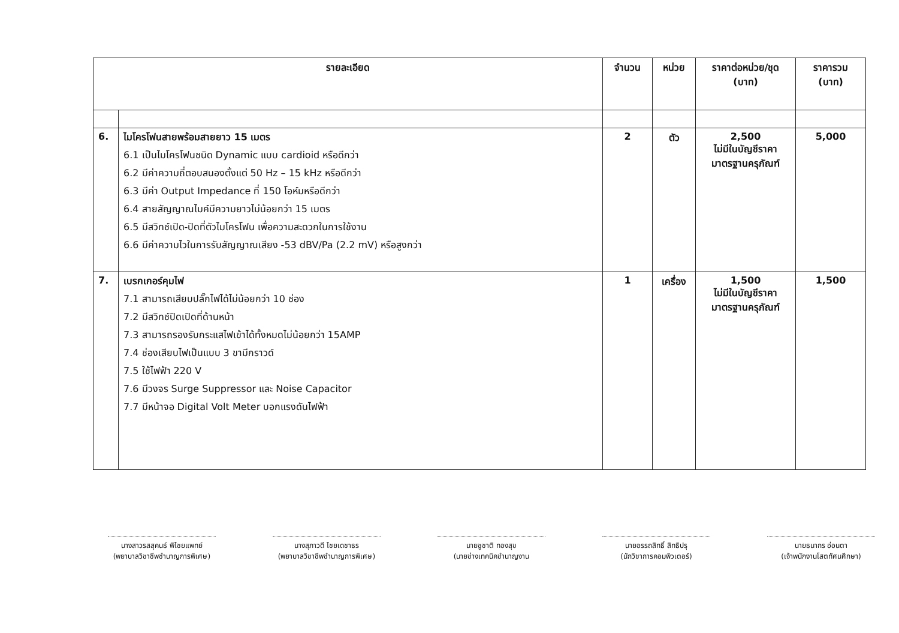| รายละเอียด | | จำนวน | หน่วย | ราคาต่อหน่วย/ชุด (บาท) | ราคารวม (บาท) |
| --- | --- | --- | --- | --- | --- |
| 6. | ไมโครโฟนสายพร้อมสายยาว 15 เมตร 6.1 เป็นไมโครโฟนชนิด Dynamic แบบ cardioid หรือดีกว่า 6.2 มีค่าความถี่ตอบสนองตั้งแต่ 50 Hz – 15 kHz หรือดีกว่า 6.3 มีค่า Output Impedance ที่ 150 โอห์มหรือดีกว่า 6.4 สายสัญญาณไมค์มีความยาวไม่น้อยกว่า 15 เมตร 6.5 มีสวิทช์เปิด-ปิดที่ตัวไมโครโฟน เพื่อความสะดวกในการใช้งาน 6.6 มีค่าความไวในการรับสัญญาณเสียง -53 dBV/Pa (2.2 mV) หรือสูงกว่า | 2 | ตัว | 2,500 ไม่มีในบัญชีราคา มาตรฐานครุภัณฑ์ | 5,000 |
| 7. | เบรกเกอร์คุมไฟ 7.1 สามารถเสียบปลั๊กไฟได้ไม่น้อยกว่า 10 ช่อง 7.2 มีสวิทช์ปิดเปิดที่ด้านหน้า 7.3 สามารถรองรับกระแสไฟเข้าได้ทั้งหมดไม่น้อยกว่า 15AMP 7.4 ช่องเสียบไฟเป็นแบบ 3 ขามีกราวด์ 7.5 ใช้ไฟฟ้า 220 V 7.6 มีวงจร Surge Suppressor และ Noise Capacitor 7.7 มีหน้าจอ Digital Volt Meter บอกแรงดันไฟฟ้า | 1 | เครื่อง | 1,500 ไม่มีในบัญชีราคา มาตรฐานครุภัณฑ์ | 1,500 |
นางสาวรสสุคนธ์ พิไชยแพทย์
(พยาบาลวิชาชีพชำนาญการพิเศษ)
นางสุภาวดี ไชยเดชาธร
(พยาบาลวิชาชีพชำนาญการพิเศษ)
นายชูชาติ ทองสุข
(นายช่างเทคนิคชำนาญงาน
นายอรรถสิทธิ์ สิทธิปรุ
(นักวิชาการคอมพิวเตอร์)
นายธนากร อ่อนตา
(เจ้าพนักงานโสตทัศนศึกษา)